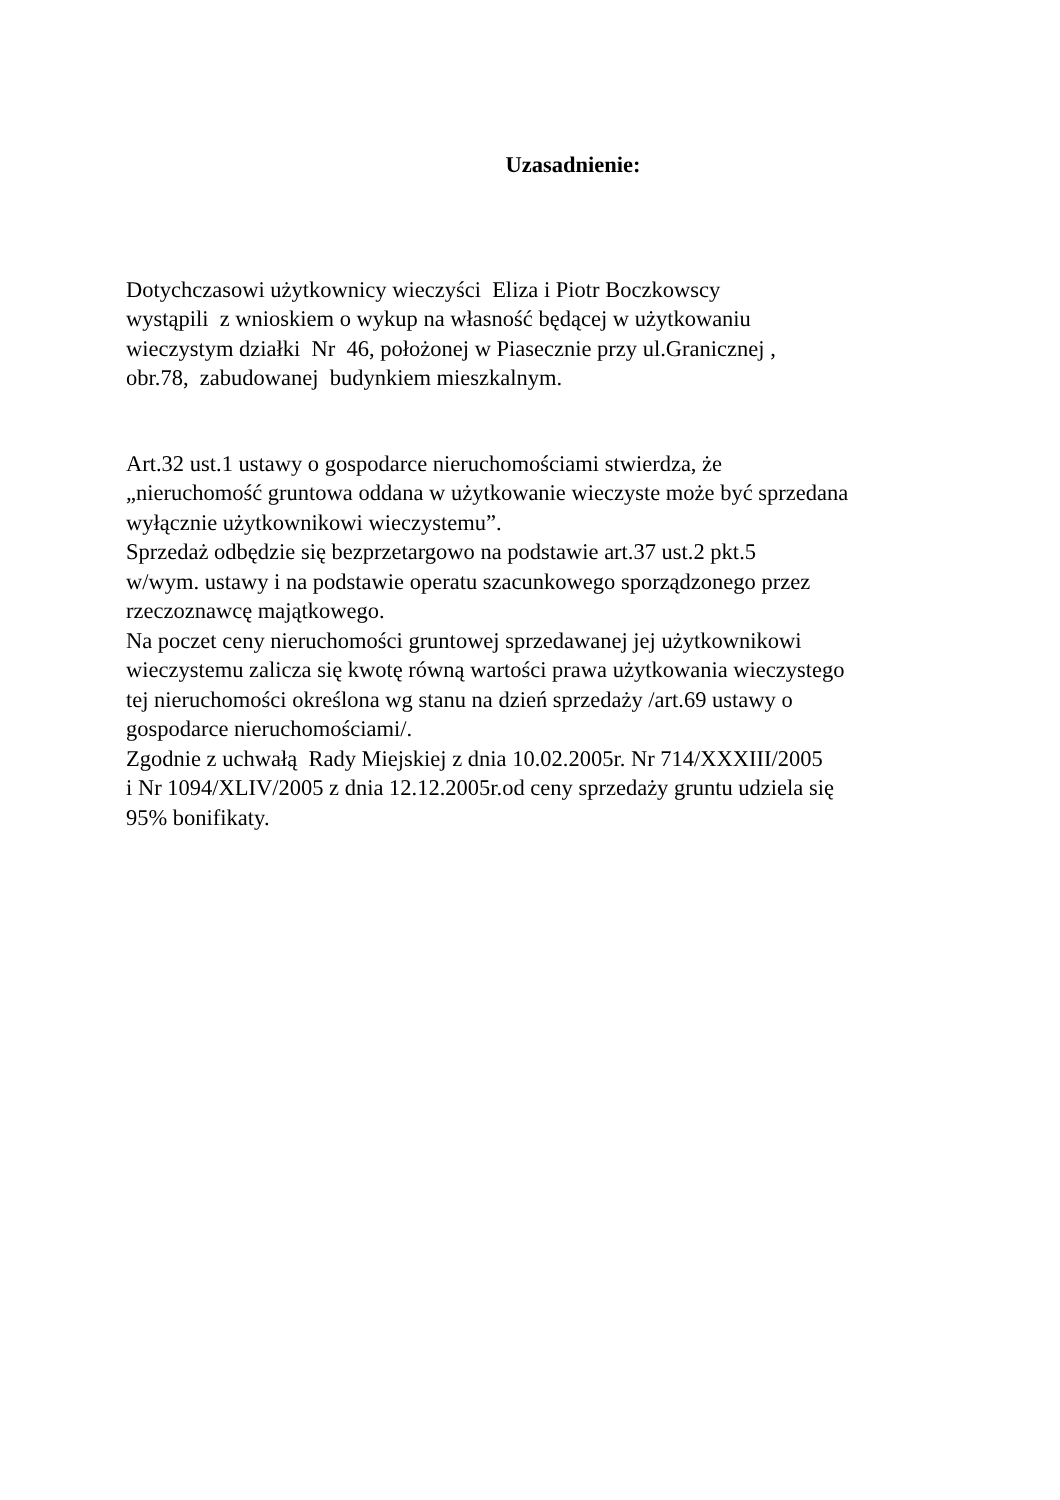Uzasadnienie:
Dotychczasowi użytkownicy wieczyści Eliza i Piotr Boczkowscy
wystąpili z wnioskiem o wykup na własność będącej w użytkowaniu
wieczystym działki Nr 46, położonej w Piasecznie przy ul.Granicznej ,
obr.78, zabudowanej budynkiem mieszkalnym.
Art.32 ust.1 ustawy o gospodarce nieruchomościami stwierdza, że
„nieruchomość gruntowa oddana w użytkowanie wieczyste może być sprzedana
wyłącznie użytkownikowi wieczystemu”.
Sprzedaż odbędzie się bezprzetargowo na podstawie art.37 ust.2 pkt.5
w/wym. ustawy i na podstawie operatu szacunkowego sporządzonego przez
rzeczoznawcę majątkowego.
Na poczet ceny nieruchomości gruntowej sprzedawanej jej użytkownikowi
wieczystemu zalicza się kwotę równą wartości prawa użytkowania wieczystego
tej nieruchomości określona wg stanu na dzień sprzedaży /art.69 ustawy o
gospodarce nieruchomościami/.
Zgodnie z uchwałą Rady Miejskiej z dnia 10.02.2005r. Nr 714/XXXIII/2005
i Nr 1094/XLIV/2005 z dnia 12.12.2005r.od ceny sprzedaży gruntu udziela się
95% bonifikaty.